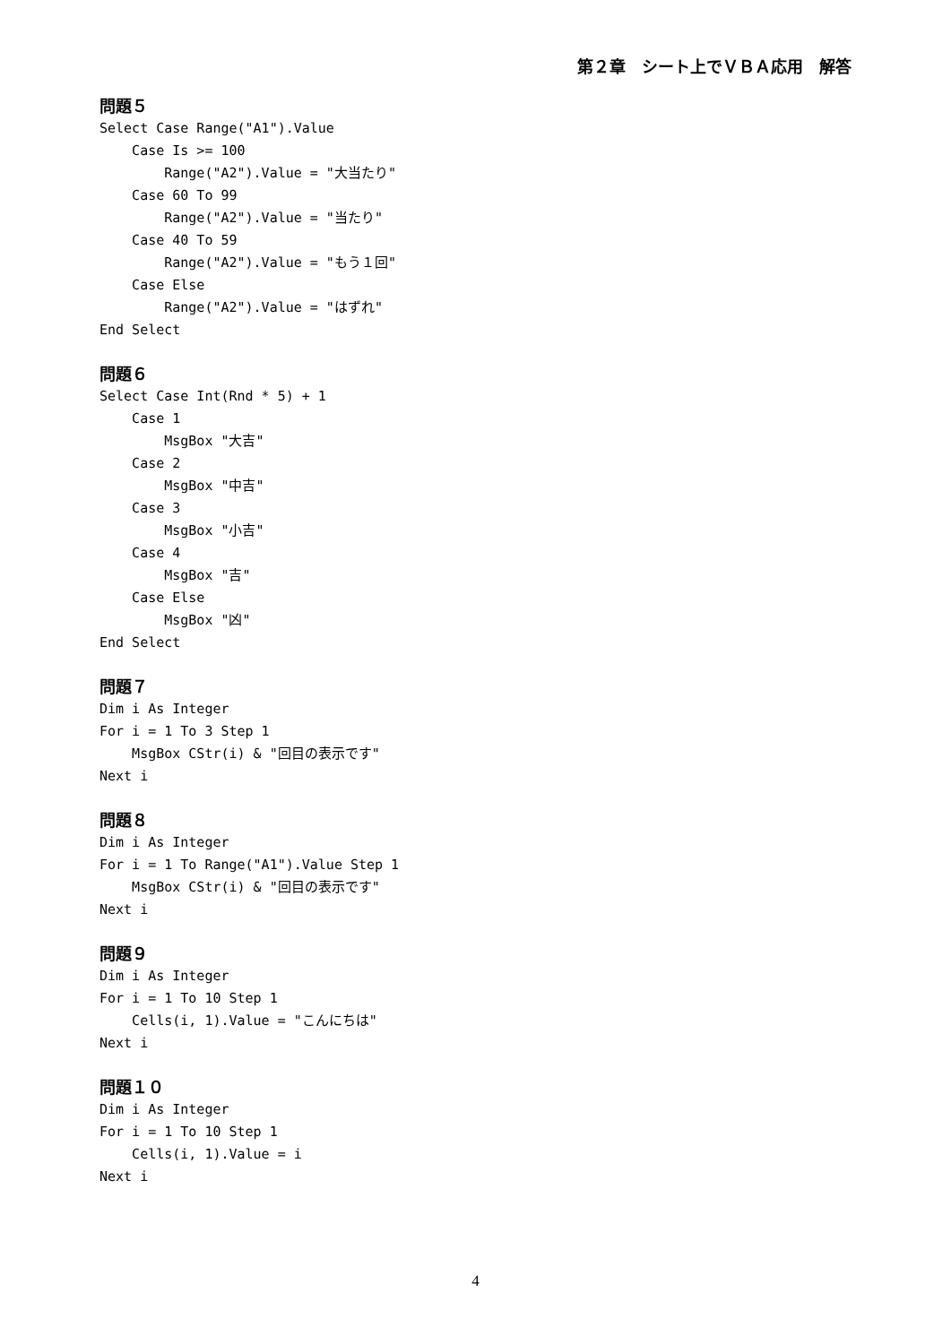第２章　シート上でＶＢＡ応用　解答
問題５
Select Case Range("A1").Value
    Case Is >= 100
        Range("A2").Value = "大当たり"
    Case 60 To 99
        Range("A2").Value = "当たり"
    Case 40 To 59
        Range("A2").Value = "もう１回"
    Case Else
        Range("A2").Value = "はずれ"
End Select
問題６
Select Case Int(Rnd * 5) + 1
    Case 1
        MsgBox "大吉"
    Case 2
        MsgBox "中吉"
    Case 3
        MsgBox "小吉"
    Case 4
        MsgBox "吉"
    Case Else
        MsgBox "凶"
End Select
問題７
Dim i As Integer
For i = 1 To 3 Step 1
    MsgBox CStr(i) & "回目の表示です"
Next i
問題８
Dim i As Integer
For i = 1 To Range("A1").Value Step 1
    MsgBox CStr(i) & "回目の表示です"
Next i
問題９
Dim i As Integer
For i = 1 To 10 Step 1
    Cells(i, 1).Value = "こんにちは"
Next i
問題１０
Dim i As Integer
For i = 1 To 10 Step 1
    Cells(i, 1).Value = i
Next i
4